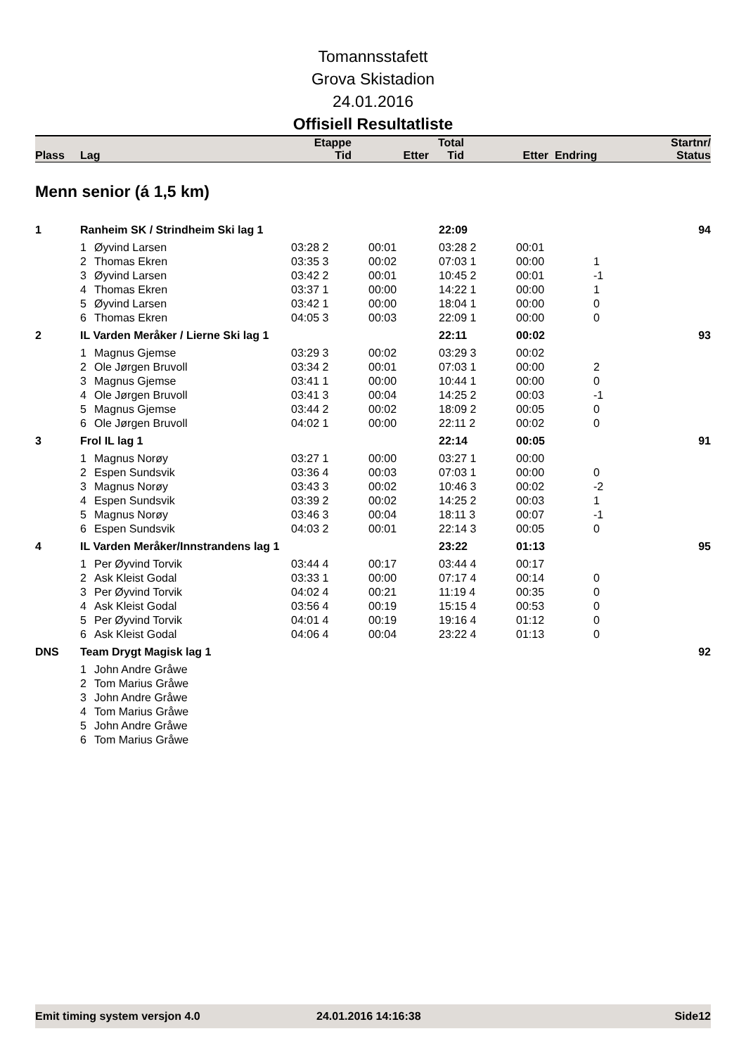Tomannsstafett
Grova Skistadion
24.01.2016
Offisiell Resultatliste
| | | Etappe | | Total | | | Startnr/ |
| Plass | Lag | Tid | Etter | Tid | Etter | Endring | Status |
Menn senior (á 1,5 km)
| 1 | Ranheim SK / Strindheim Ski lag 1 | | | | 22:09 | | | 94 |
| | 1 | Øyvind Larsen | 03:28 2 | 00:01 | 03:28 2 | 00:01 | | |
| | 2 | Thomas Ekren | 03:35 3 | 00:02 | 07:03 1 | 00:00 | 1 | |
| | 3 | Øyvind Larsen | 03:42 2 | 00:01 | 10:45 2 | 00:01 | -1 | |
| | 4 | Thomas Ekren | 03:37 1 | 00:00 | 14:22 1 | 00:00 | 1 | |
| | 5 | Øyvind Larsen | 03:42 1 | 00:00 | 18:04 1 | 00:00 | 0 | |
| | 6 | Thomas Ekren | 04:05 3 | 00:03 | 22:09 1 | 00:00 | 0 | |
| 2 | IL Varden Meråker / Lierne Ski lag 1 | | | | 22:11 | 00:02 | | 93 |
| | 1 | Magnus Gjemse | 03:29 3 | 00:02 | 03:29 3 | 00:02 | | |
| | 2 | Ole Jørgen Bruvoll | 03:34 2 | 00:01 | 07:03 1 | 00:00 | 2 | |
| | 3 | Magnus Gjemse | 03:41 1 | 00:00 | 10:44 1 | 00:00 | 0 | |
| | 4 | Ole Jørgen Bruvoll | 03:41 3 | 00:04 | 14:25 2 | 00:03 | -1 | |
| | 5 | Magnus Gjemse | 03:44 2 | 00:02 | 18:09 2 | 00:05 | 0 | |
| | 6 | Ole Jørgen Bruvoll | 04:02 1 | 00:00 | 22:11 2 | 00:02 | 0 | |
| 3 | Frol IL lag 1 | | | | 22:14 | 00:05 | | 91 |
| | 1 | Magnus Norøy | 03:27 1 | 00:00 | 03:27 1 | 00:00 | | |
| | 2 | Espen Sundsvik | 03:36 4 | 00:03 | 07:03 1 | 00:00 | 0 | |
| | 3 | Magnus Norøy | 03:43 3 | 00:02 | 10:46 3 | 00:02 | -2 | |
| | 4 | Espen Sundsvik | 03:39 2 | 00:02 | 14:25 2 | 00:03 | 1 | |
| | 5 | Magnus Norøy | 03:46 3 | 00:04 | 18:11 3 | 00:07 | -1 | |
| | 6 | Espen Sundsvik | 04:03 2 | 00:01 | 22:14 3 | 00:05 | 0 | |
| 4 | IL Varden Meråker/Innstrandens lag 1 | | | | 23:22 | 01:13 | | 95 |
| | 1 | Per Øyvind Torvik | 03:44 4 | 00:17 | 03:44 4 | 00:17 | | |
| | 2 | Ask Kleist Godal | 03:33 1 | 00:00 | 07:17 4 | 00:14 | 0 | |
| | 3 | Per Øyvind Torvik | 04:02 4 | 00:21 | 11:19 4 | 00:35 | 0 | |
| | 4 | Ask Kleist Godal | 03:56 4 | 00:19 | 15:15 4 | 00:53 | 0 | |
| | 5 | Per Øyvind Torvik | 04:01 4 | 00:19 | 19:16 4 | 01:12 | 0 | |
| | 6 | Ask Kleist Godal | 04:06 4 | 00:04 | 23:22 4 | 01:13 | 0 | |
| DNS | Team Drygt Magisk lag 1 | | | | | | | 92 |
| | 1 | John Andre Gråwe | | | | | | |
| | 2 | Tom Marius Gråwe | | | | | | |
| | 3 | John Andre Gråwe | | | | | | |
| | 4 | Tom Marius Gråwe | | | | | | |
| | 5 | John Andre Gråwe | | | | | | |
| | 6 | Tom Marius Gråwe | | | | | | |
Emit timing system versjon 4.0 24.01.2016 14:16:38 Side12